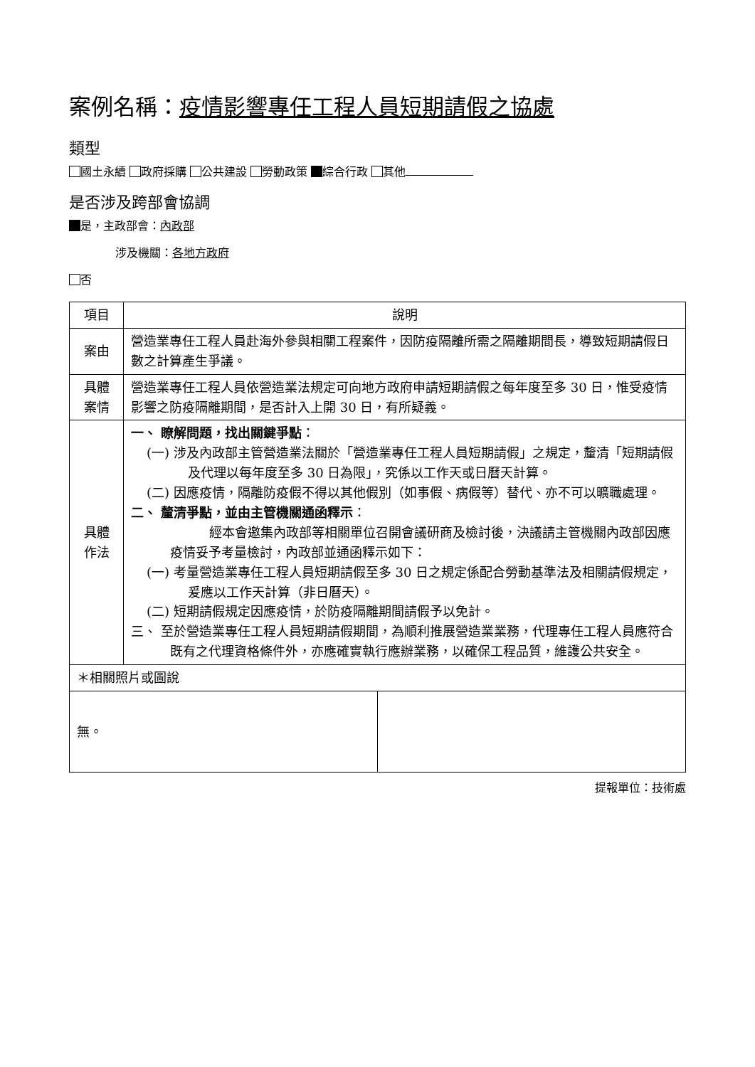案例名稱：疫情影響專任工程人員短期請假之協處
類型
國土永續 政府採購 公共建設 勞動政策 綜合行政 其他
是否涉及跨部會協調
是，主政部會：內政部
涉及機關：各地方政府
否
| 項目 | 說明 |
| --- | --- |
| 案由 | 營造業專任工程人員赴海外參與相關工程案件，因防疫隔離所需之隔離期間長，導致短期請假日數之計算產生爭議。 |
| 具體 案情 | 營造業專任工程人員依營造業法規定可向地方政府申請短期請假之每年度至多 30 日，惟受疫情影響之防疫隔離期間，是否計入上開 30 日，有所疑義。 |
| 具體 作法 | 一、 瞭解問題，找出關鍵爭點 ： (一) 涉及內政部主管營造業法關於「營造業專任工程人員短期請假」之規定，釐清「短期請假及代理以每年度至多 30 日為限」，究係以工作天或日曆天計算。 (二) 因應疫情，隔離防疫假不得以其他假別（如事假、病假等）替代、亦不可以曠職處理。 二、 釐清爭點，並由主管機關通函釋示 ： 經本會邀集內政部等相關單位召開會議研商及檢討後，決議請主管機關內政部因應疫情妥予考量檢討，內政部並通函釋示如下： (一) 考量營造業專任工程人員短期請假至多 30 日之規定係配合勞動基準法及相關請假規定，爰應以工作天計算（非日曆天）。 (二) 短期請假規定因應疫情，於防疫隔離期間請假予以免計。 三、 至於營造業專任工程人員短期請假期間，為順利推展營造業業務，代理專任工程人員應符合既有之代理資格條件外，亦應確實執行應辦業務，以確保工程品質，維護公共安全。 |
| ＊相關照片或圖說 | |
| 無。 | |
提報單位：技術處